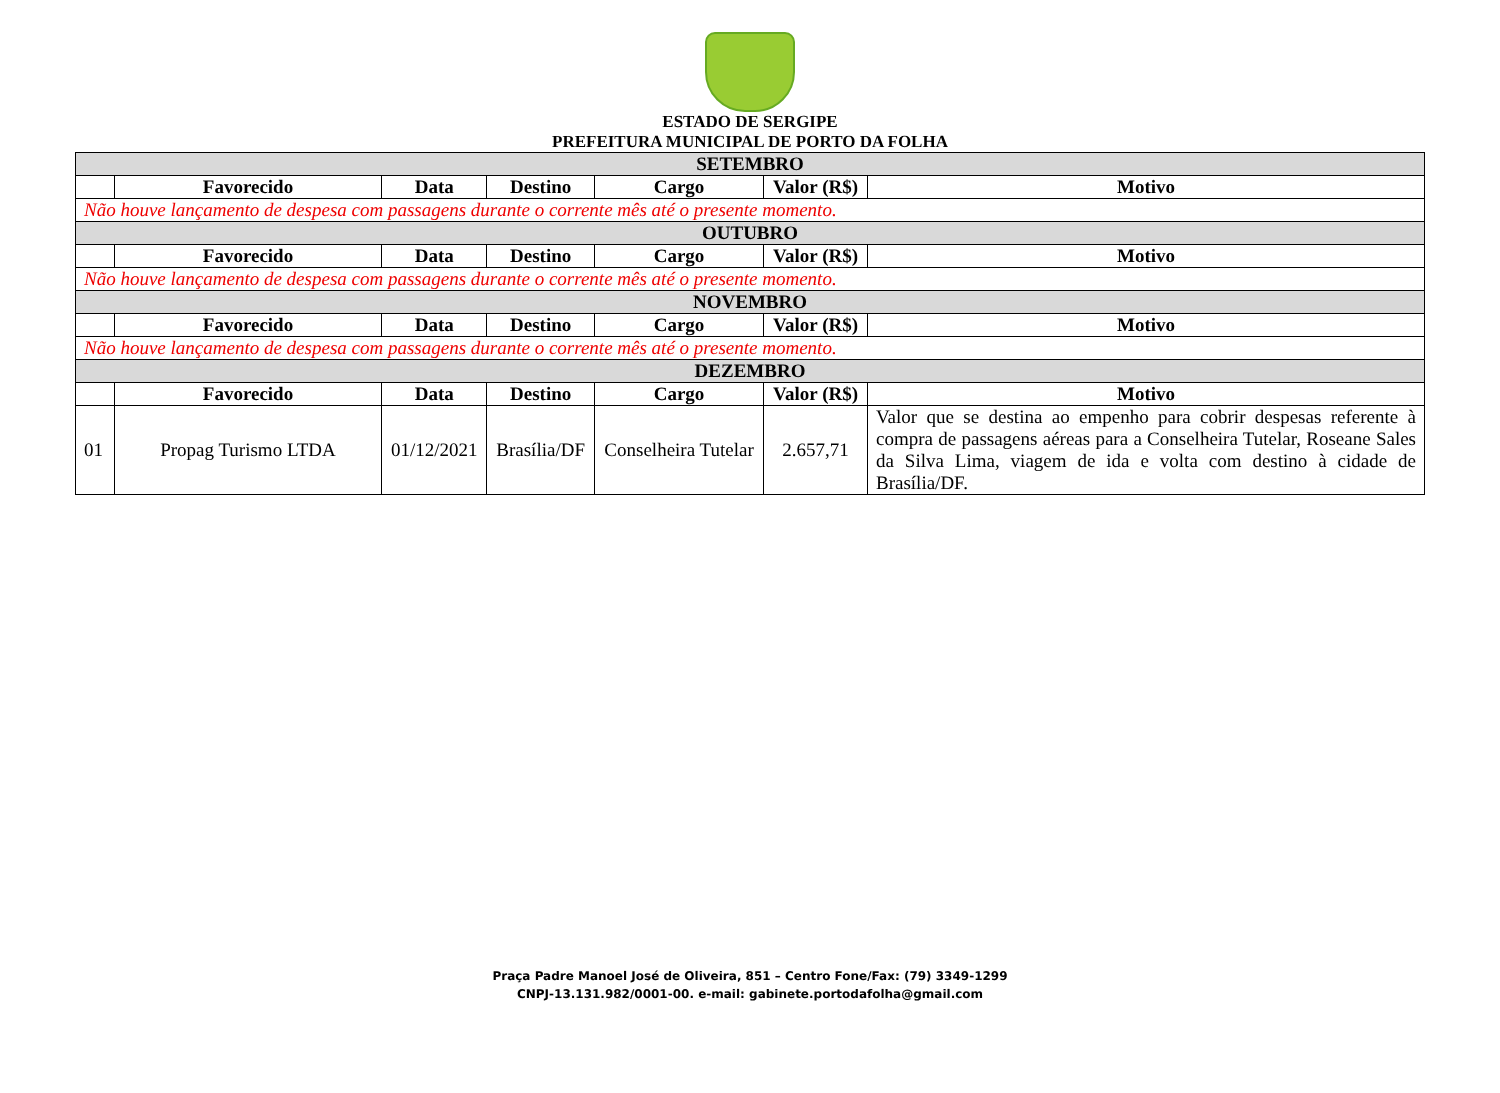ESTADO DE SERGIPE
PREFEITURA MUNICIPAL DE PORTO DA FOLHA
| SETEMBRO | | | | | | |
| | Favorecido | Data | Destino | Cargo | Valor (R$) | Motivo |
| Não houve lançamento de despesa com passagens durante o corrente mês até o presente momento. | | | | | | |
| OUTUBRO | | | | | | |
| | Favorecido | Data | Destino | Cargo | Valor (R$) | Motivo |
| Não houve lançamento de despesa com passagens durante o corrente mês até o presente momento. | | | | | | |
| NOVEMBRO | | | | | | |
| | Favorecido | Data | Destino | Cargo | Valor (R$) | Motivo |
| Não houve lançamento de despesa com passagens durante o corrente mês até o presente momento. | | | | | | |
| DEZEMBRO | | | | | | |
| | Favorecido | Data | Destino | Cargo | Valor (R$) | Motivo |
| 01 | Propag Turismo LTDA | 01/12/2021 | Brasília/DF | Conselheira Tutelar | 2.657,71 | Valor que se destina ao empenho para cobrir despesas referente à compra de passagens aéreas para a Conselheira Tutelar, Roseane Sales da Silva Lima, viagem de ida e volta com destino à cidade de Brasília/DF. |
Praça Padre Manoel José de Oliveira, 851 – Centro Fone/Fax: (79) 3349-1299
CNPJ-13.131.982/0001-00. e-mail: gabinete.portodafolha@gmail.com